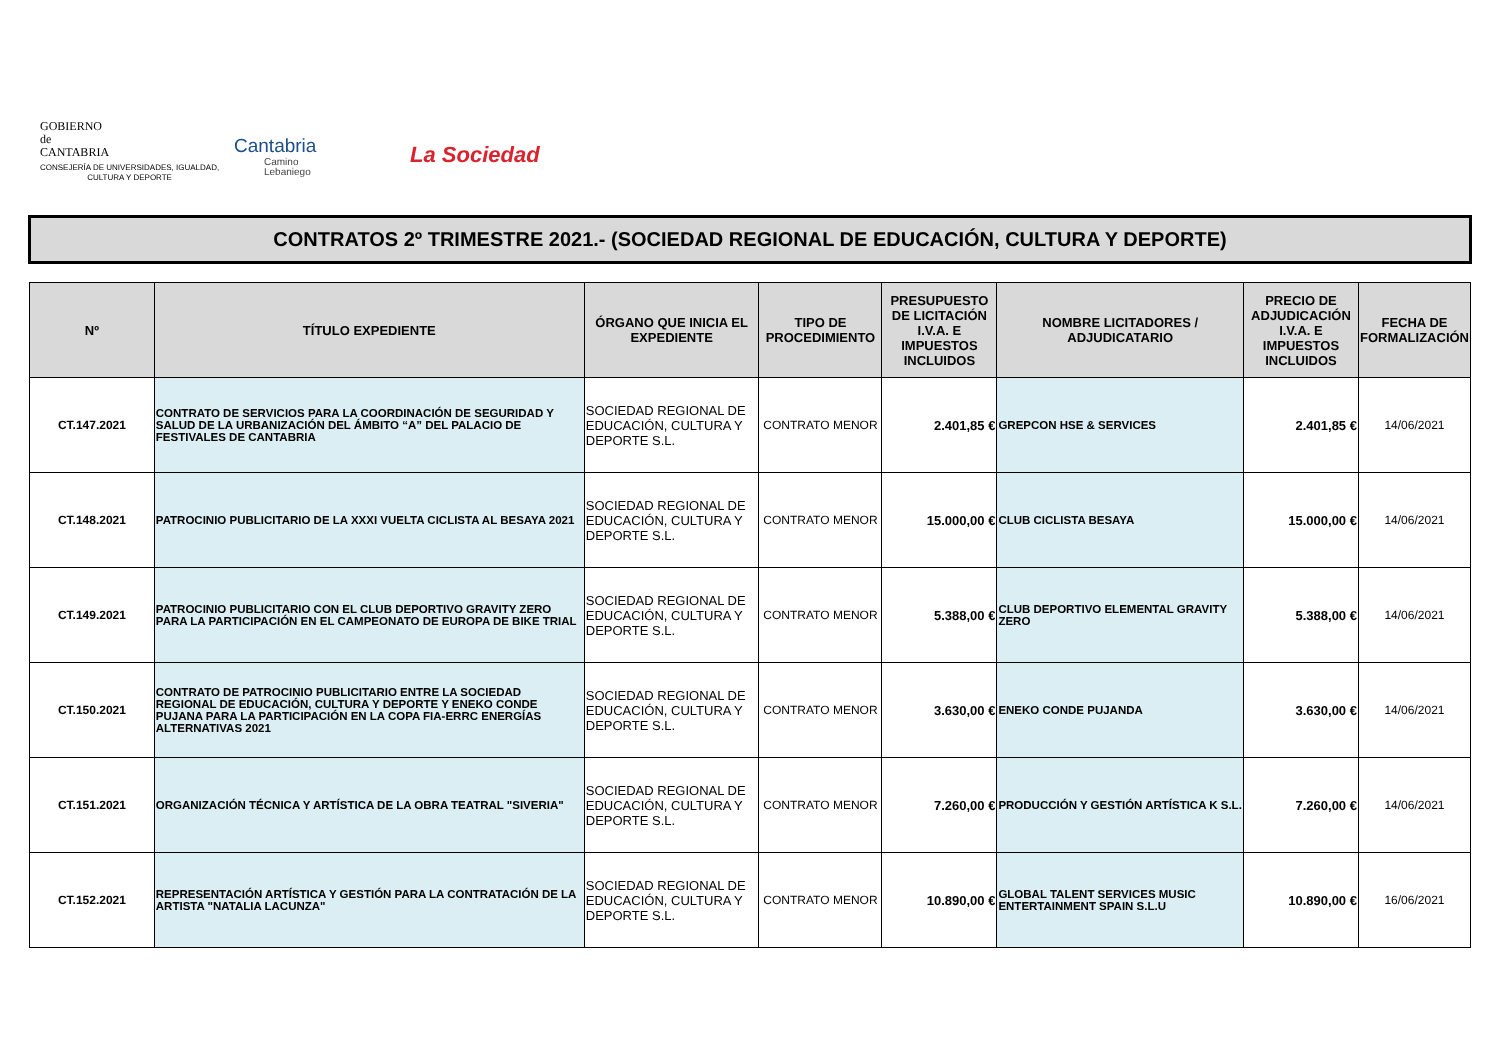GOBIERNO
de
CANTABRIA
CONSEJERÍA DE UNIVERSIDADES, IGUALDAD,
CULTURA Y DEPORTE
Cantabria
Camino
Lebaniego
La Sociedad
CONTRATOS 2º TRIMESTRE 2021.- (SOCIEDAD REGIONAL DE EDUCACIÓN, CULTURA Y DEPORTE)
| Nº | TÍTULO EXPEDIENTE | ÓRGANO QUE INICIA EL EXPEDIENTE | TIPO DE PROCEDIMIENTO | PRESUPUESTO DE LICITACIÓN I.V.A. E IMPUESTOS INCLUIDOS | NOMBRE LICITADORES / ADJUDICATARIO | PRECIO DE ADJUDICACIÓN I.V.A. E IMPUESTOS INCLUIDOS | FECHA DE FORMALIZACIÓN |
| --- | --- | --- | --- | --- | --- | --- | --- |
| CT.147.2021 | CONTRATO DE SERVICIOS PARA LA COORDINACIÓN DE SEGURIDAD Y SALUD DE LA URBANIZACIÓN DEL ÁMBITO “A” DEL PALACIO DE FESTIVALES DE CANTABRIA | SOCIEDAD REGIONAL DE EDUCACIÓN, CULTURA Y DEPORTE S.L. | CONTRATO MENOR | 2.401,85 € | GREPCON HSE & SERVICES | 2.401,85 € | 14/06/2021 |
| CT.148.2021 | PATROCINIO PUBLICITARIO DE LA XXXI VUELTA CICLISTA AL BESAYA 2021 | SOCIEDAD REGIONAL DE EDUCACIÓN, CULTURA Y DEPORTE S.L. | CONTRATO MENOR | 15.000,00 € | CLUB CICLISTA BESAYA | 15.000,00 € | 14/06/2021 |
| CT.149.2021 | PATROCINIO PUBLICITARIO CON EL CLUB DEPORTIVO GRAVITY ZERO PARA LA PARTICIPACIÓN EN EL CAMPEONATO DE EUROPA DE BIKE TRIAL | SOCIEDAD REGIONAL DE EDUCACIÓN, CULTURA Y DEPORTE S.L. | CONTRATO MENOR | 5.388,00 € | CLUB DEPORTIVO ELEMENTAL GRAVITY ZERO | 5.388,00 € | 14/06/2021 |
| CT.150.2021 | CONTRATO DE PATROCINIO PUBLICITARIO ENTRE LA SOCIEDAD REGIONAL DE EDUCACIÓN, CULTURA Y DEPORTE Y ENEKO CONDE PUJANA PARA LA PARTICIPACIÓN EN LA COPA FIA-ERRC ENERGÍAS ALTERNATIVAS 2021 | SOCIEDAD REGIONAL DE EDUCACIÓN, CULTURA Y DEPORTE S.L. | CONTRATO MENOR | 3.630,00 € | ENEKO CONDE PUJANDA | 3.630,00 € | 14/06/2021 |
| CT.151.2021 | ORGANIZACIÓN TÉCNICA Y ARTÍSTICA DE LA OBRA TEATRAL "SIVERIA" | SOCIEDAD REGIONAL DE EDUCACIÓN, CULTURA Y DEPORTE S.L. | CONTRATO MENOR | 7.260,00 € | PRODUCCIÓN Y GESTIÓN ARTÍSTICA K S.L. | 7.260,00 € | 14/06/2021 |
| CT.152.2021 | REPRESENTACIÓN ARTÍSTICA Y GESTIÓN PARA LA CONTRATACIÓN DE LA ARTISTA "NATALIA LACUNZA" | SOCIEDAD REGIONAL DE EDUCACIÓN, CULTURA Y DEPORTE S.L. | CONTRATO MENOR | 10.890,00 € | GLOBAL TALENT SERVICES MUSIC ENTERTAINMENT SPAIN S.L.U | 10.890,00 € | 16/06/2021 |